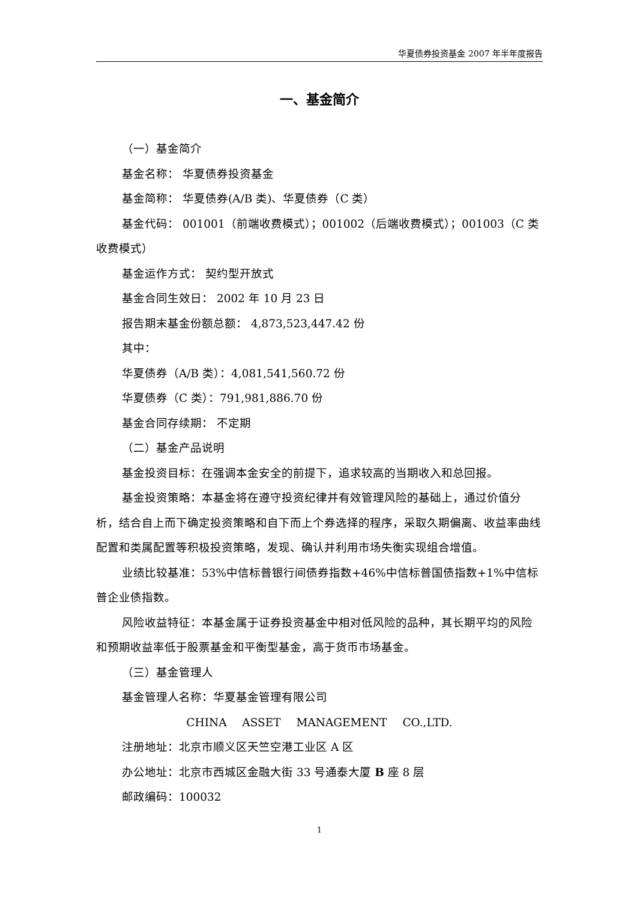华夏债券投资基金 2007 年半年度报告
一、基金简介
（一）基金简介
基金名称： 华夏债券投资基金
基金简称： 华夏债券(A/B 类)、华夏债券（C 类）
基金代码： 001001（前端收费模式）；001002（后端收费模式）；001003（C 类收费模式）
基金运作方式： 契约型开放式
基金合同生效日： 2002 年 10 月 23 日
报告期末基金份额总额： 4,873,523,447.42 份
其中：
华夏债券（A/B 类）：4,081,541,560.72 份
华夏债券（C 类）：791,981,886.70 份
基金合同存续期： 不定期
（二）基金产品说明
基金投资目标：在强调本金安全的前提下，追求较高的当期收入和总回报。
基金投资策略：本基金将在遵守投资纪律并有效管理风险的基础上，通过价值分析，结合自上而下确定投资策略和自下而上个券选择的程序，采取久期偏离、收益率曲线配置和类属配置等积极投资策略，发现、确认并利用市场失衡实现组合增值。
业绩比较基准：53%中信标普银行间债券指数+46%中信标普国债指数+1%中信标普企业债指数。
风险收益特征：本基金属于证券投资基金中相对低风险的品种，其长期平均的风险和预期收益率低于股票基金和平衡型基金，高于货币市场基金。
（三）基金管理人
基金管理人名称：华夏基金管理有限公司
CHINA ASSET MANAGEMENT CO.,LTD.
注册地址：北京市顺义区天竺空港工业区 A 区
办公地址：北京市西城区金融大街 33 号通泰大厦 B 座 8 层
邮政编码：100032
1